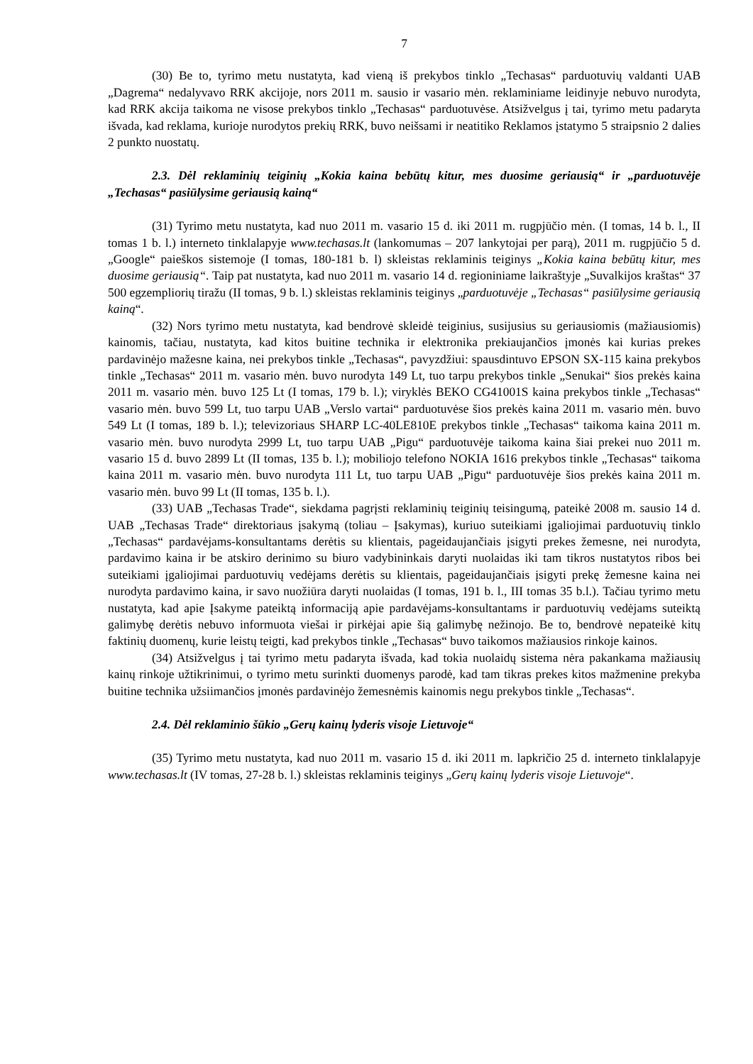7
(30) Be to, tyrimo metu nustatyta, kad vieną iš prekybos tinklo „Techasas“ parduotuvių valdanti UAB „Dagrema“ nedalyvavo RRK akcijoje, nors 2011 m. sausio ir vasario mėn. reklaminiame leidinyje nebuvo nurodyta, kad RRK akcija taikoma ne visose prekybos tinklo „Techasas“ parduotuvėse. Atsižvelgus į tai, tyrimo metu padaryta išvada, kad reklama, kurioje nurodytos prekių RRK, buvo neišsami ir neatitiko Reklamos įstatymo 5 straipsnio 2 dalies 2 punkto nuostatų.
2.3. Dėl reklaminių teiginių „Kokia kaina bebūtų kitur, mes duosime geriausią“ ir „parduotuvėje „Techasas“ pasiūlysime geriausią kainą“
(31) Tyrimo metu nustatyta, kad nuo 2011 m. vasario 15 d. iki 2011 m. rugpjūčio mėn. (I tomas, 14 b. l., II tomas 1 b. l.) interneto tinklalapyje www.techasas.lt (lankomumas – 207 lankytojai per parą), 2011 m. rugpjūčio 5 d. „Google“ paieškos sistemoje (I tomas, 180-181 b. l) skleistas reklaminis teiginys „Kokia kaina bebūtų kitur, mes duosime geriausią“. Taip pat nustatyta, kad nuo 2011 m. vasario 14 d. regioniniame laikraštyje „Suvalkijos kraštas“ 37 500 egzempliorių tiražu (II tomas, 9 b. l.) skleistas reklaminis teiginys „parduotuvėje „Techasas“ pasiūlysime geriausią kainą“.
(32) Nors tyrimo metu nustatyta, kad bendrovė skleidė teiginius, susijusius su geriausiomis (mažiausiomis) kainomis, tačiau, nustatyta, kad kitos buitine technika ir elektronika prekiaujančios įmonės kai kurias prekes pardavinėjo mažesne kaina, nei prekybos tinkle „Techasas“, pavyzdžiui: spausdintuvo EPSON SX-115 kaina prekybos tinkle „Techasas“ 2011 m. vasario mėn. buvo nurodyta 149 Lt, tuo tarpu prekybos tinkle „Senukai“ šios prekės kaina 2011 m. vasario mėn. buvo 125 Lt (I tomas, 179 b. l.); viryklės BEKO CG41001S kaina prekybos tinkle „Techasas“ vasario mėn. buvo 599 Lt, tuo tarpu UAB „Verslo vartai“ parduotuvėse šios prekės kaina 2011 m. vasario mėn. buvo 549 Lt (I tomas, 189 b. l.); televizoriaus SHARP LC-40LE810E prekybos tinkle „Techasas“ taikoma kaina 2011 m. vasario mėn. buvo nurodyta 2999 Lt, tuo tarpu UAB „Pigu“ parduotuvėje taikoma kaina šiai prekei nuo 2011 m. vasario 15 d. buvo 2899 Lt (II tomas, 135 b. l.); mobiliojo telefono NOKIA 1616 prekybos tinkle „Techasas“ taikoma kaina 2011 m. vasario mėn. buvo nurodyta 111 Lt, tuo tarpu UAB „Pigu“ parduotuvėje šios prekės kaina 2011 m. vasario mėn. buvo 99 Lt (II tomas, 135 b. l.).
(33) UAB „Techasas Trade“, siekdama pagrįsti reklaminių teiginių teisingumą, pateikė 2008 m. sausio 14 d. UAB „Techasas Trade“ direktoriaus įsakymą (toliau – Įsakymas), kuriuo suteikiami įgaliojimai parduotuvių tinklo „Techasas“ pardavėjams-konsultantams derėtis su klientais, pageidaujančiais įsigyti prekes žemesne, nei nurodyta, pardavimo kaina ir be atskiro derinimo su biuro vadybininkais daryti nuolaidas iki tam tikros nustatytos ribos bei suteikiami įgaliojimai parduotuvių vedėjams derėtis su klientais, pageidaujančiais įsigyti prekę žemesne kaina nei nurodyta pardavimo kaina, ir savo nuožiūra daryti nuolaidas (I tomas, 191 b. l., III tomas 35 b.l.). Tačiau tyrimo metu nustatyta, kad apie Įsakyme pateiktą informaciją apie pardavėjams-konsultantams ir parduotuvių vedėjams suteiktą galimybę derėtis nebuvo informuota viešai ir pirkėjai apie šią galimybę nežinojo. Be to, bendrovė nepateikė kitų faktinių duomenų, kurie leistų teigti, kad prekybos tinkle „Techasas“ buvo taikomos mažiausios rinkoje kainos.
(34) Atsižvelgus į tai tyrimo metu padaryta išvada, kad tokia nuolaidų sistema nėra pakankama mažiausių kainų rinkoje užtikrinimui, o tyrimo metu surinkti duomenys parodė, kad tam tikras prekes kitos mažmenine prekyba buitine technika užsiimančios įmonės pardavinėjo žemesnėmis kainomis negu prekybos tinkle „Techasas“.
2.4. Dėl reklaminio šūkio „Gerų kainų lyderis visoje Lietuvoje“
(35) Tyrimo metu nustatyta, kad nuo 2011 m. vasario 15 d. iki 2011 m. lapkričio 25 d. interneto tinklalapyje www.techasas.lt (IV tomas, 27-28 b. l.) skleistas reklaminis teiginys „Gerų kainų lyderis visoje Lietuvoje“.